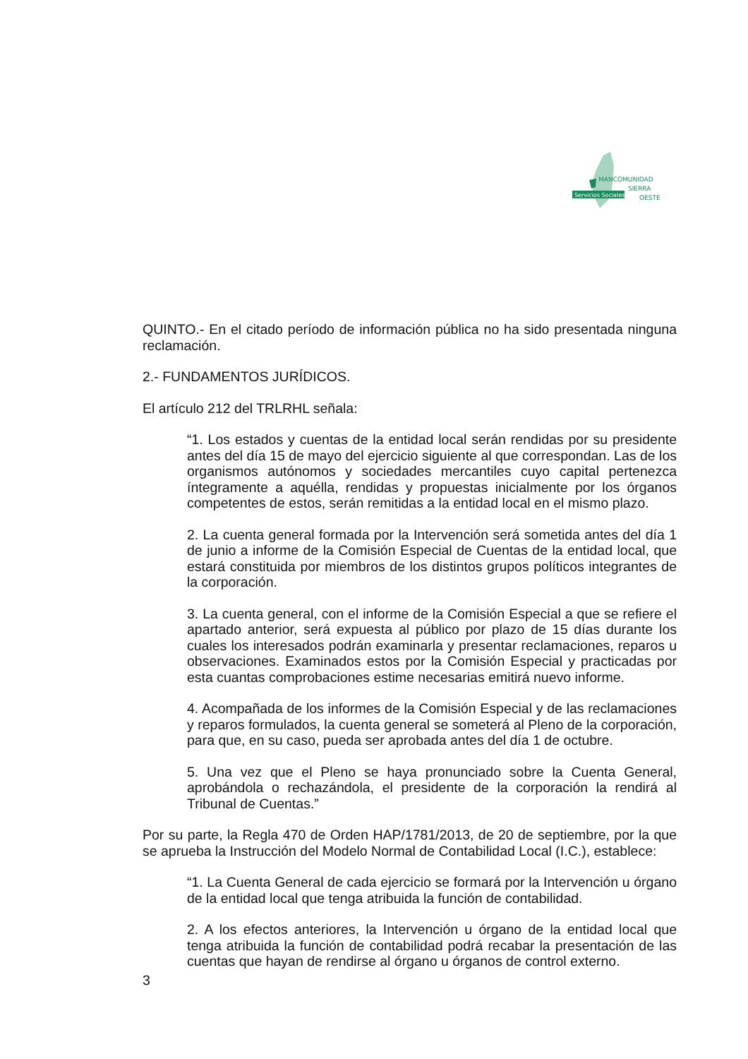Servicios Sociales
MANCOMUNIDAD
SIERRA
OESTE
QUINTO.- En el citado período de información pública no ha sido presentada ninguna reclamación.
2.- FUNDAMENTOS JURÍDICOS.
El artículo 212 del TRLRHL señala:
“1. Los estados y cuentas de la entidad local serán rendidas por su presidente antes del día 15 de mayo del ejercicio siguiente al que correspondan. Las de los organismos autónomos y sociedades mercantiles cuyo capital pertenezca íntegramente a aquélla, rendidas y propuestas inicialmente por los órganos competentes de estos, serán remitidas a la entidad local en el mismo plazo.
2. La cuenta general formada por la Intervención será sometida antes del día 1 de junio a informe de la Comisión Especial de Cuentas de la entidad local, que estará constituida por miembros de los distintos grupos políticos integrantes de la corporación.
3. La cuenta general, con el informe de la Comisión Especial a que se refiere el apartado anterior, será expuesta al público por plazo de 15 días durante los cuales los interesados podrán examinarla y presentar reclamaciones, reparos u observaciones. Examinados estos por la Comisión Especial y practicadas por esta cuantas comprobaciones estime necesarias emitirá nuevo informe.
4. Acompañada de los informes de la Comisión Especial y de las reclamaciones y reparos formulados, la cuenta general se someterá al Pleno de la corporación, para que, en su caso, pueda ser aprobada antes del día 1 de octubre.
5. Una vez que el Pleno se haya pronunciado sobre la Cuenta General, aprobándola o rechazándola, el presidente de la corporación la rendirá al Tribunal de Cuentas.”
Por su parte, la Regla 470 de Orden HAP/1781/2013, de 20 de septiembre, por la que se aprueba la Instrucción del Modelo Normal de Contabilidad Local (I.C.), establece:
“1. La Cuenta General de cada ejercicio se formará por la Intervención u órgano de la entidad local que tenga atribuida la función de contabilidad.
2. A los efectos anteriores, la Intervención u órgano de la entidad local que tenga atribuida la función de contabilidad podrá recabar la presentación de las cuentas que hayan de rendirse al órgano u órganos de control externo.
3